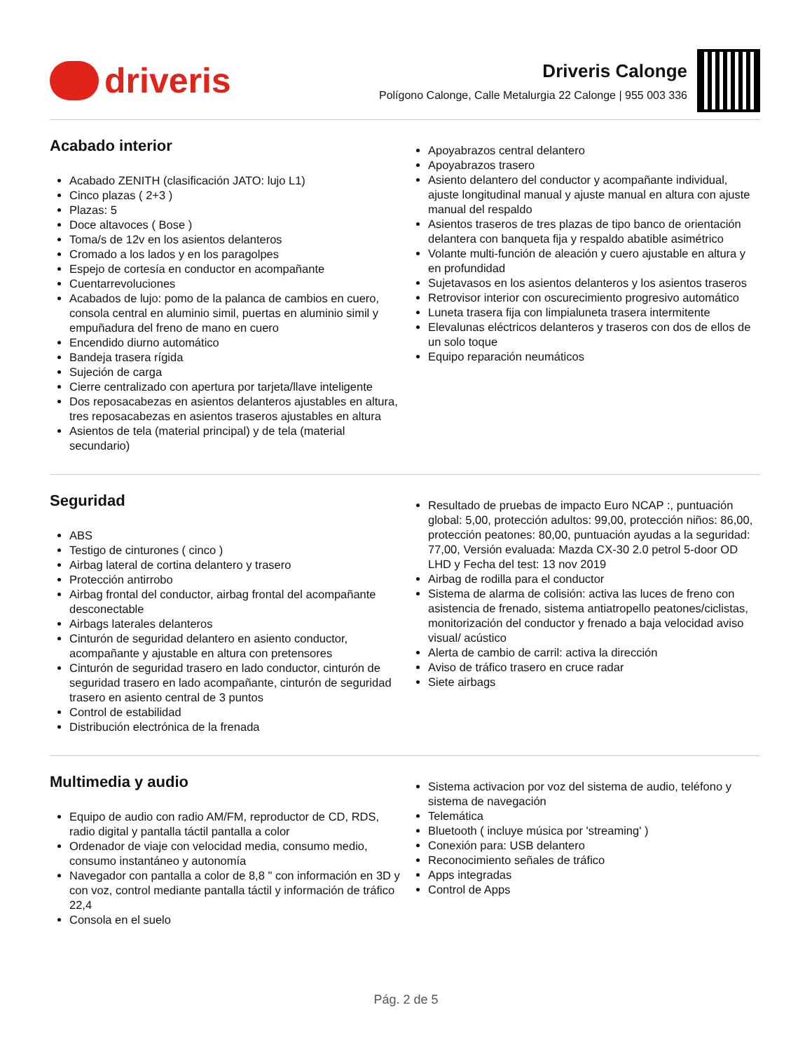driveris
Driveris Calonge
Polígono Calonge, Calle Metalurgia 22 Calonge | 955 003 336
Acabado interior
Acabado ZENITH (clasificación JATO: lujo L1)
Cinco plazas ( 2+3 )
Plazas: 5
Doce altavoces ( Bose )
Toma/s de 12v en los asientos delanteros
Cromado a los lados y en los paragolpes
Espejo de cortesía en conductor en acompañante
Cuentarrevoluciones
Acabados de lujo: pomo de la palanca de cambios en cuero, consola central en aluminio simil, puertas en aluminio simil y empuñadura del freno de mano en cuero
Encendido diurno automático
Bandeja trasera rígida
Sujeción de carga
Cierre centralizado con apertura por tarjeta/llave inteligente
Dos reposacabezas en asientos delanteros ajustables en altura, tres reposacabezas en asientos traseros ajustables en altura
Asientos de tela (material principal) y de tela (material secundario)
Apoyabrazos central delantero
Apoyabrazos trasero
Asiento delantero del conductor y acompañante individual, ajuste longitudinal manual y ajuste manual en altura con ajuste manual del respaldo
Asientos traseros de tres plazas de tipo banco de orientación delantera con banqueta fija y respaldo abatible asimétrico
Volante multi-función de aleación y cuero ajustable en altura y en profundidad
Sujetavasos en los asientos delanteros y los asientos traseros
Retrovisor interior con oscurecimiento progresivo automático
Luneta trasera fija con limpialuneta trasera intermitente
Elevalunas eléctricos delanteros y traseros con dos de ellos de un solo toque
Equipo reparación neumáticos
Seguridad
ABS
Testigo de cinturones ( cinco )
Airbag lateral de cortina delantero y trasero
Protección antirrobo
Airbag frontal del conductor, airbag frontal del acompañante desconectable
Airbags laterales delanteros
Cinturón de seguridad delantero en asiento conductor, acompañante y ajustable en altura con pretensores
Cinturón de seguridad trasero en lado conductor, cinturón de seguridad trasero en lado acompañante, cinturón de seguridad trasero en asiento central de 3 puntos
Control de estabilidad
Distribución electrónica de la frenada
Resultado de pruebas de impacto Euro NCAP :, puntuación global: 5,00, protección adultos: 99,00, protección niños: 86,00, protección peatones: 80,00, puntuación ayudas a la seguridad: 77,00, Versión evaluada: Mazda CX-30 2.0 petrol 5-door OD LHD y Fecha del test: 13 nov 2019
Airbag de rodilla para el conductor
Sistema de alarma de colisión: activa las luces de freno con asistencia de frenado, sistema antiatropello peatones/ciclistas, monitorización del conductor y frenado a baja velocidad aviso visual/ acústico
Alerta de cambio de carril: activa la dirección
Aviso de tráfico trasero en cruce radar
Siete airbags
Multimedia y audio
Equipo de audio con radio AM/FM, reproductor de CD, RDS, radio digital y pantalla táctil pantalla a color
Ordenador de viaje con velocidad media, consumo medio, consumo instantáneo y autonomía
Navegador con pantalla a color de 8,8 " con información en 3D y con voz, control mediante pantalla táctil y información de tráfico 22,4
Consola en el suelo
Sistema activacion por voz del sistema de audio, teléfono y sistema de navegación
Telemática
Bluetooth ( incluye música por 'streaming' )
Conexión para: USB delantero
Reconocimiento señales de tráfico
Apps integradas
Control de Apps
Pág. 2 de 5